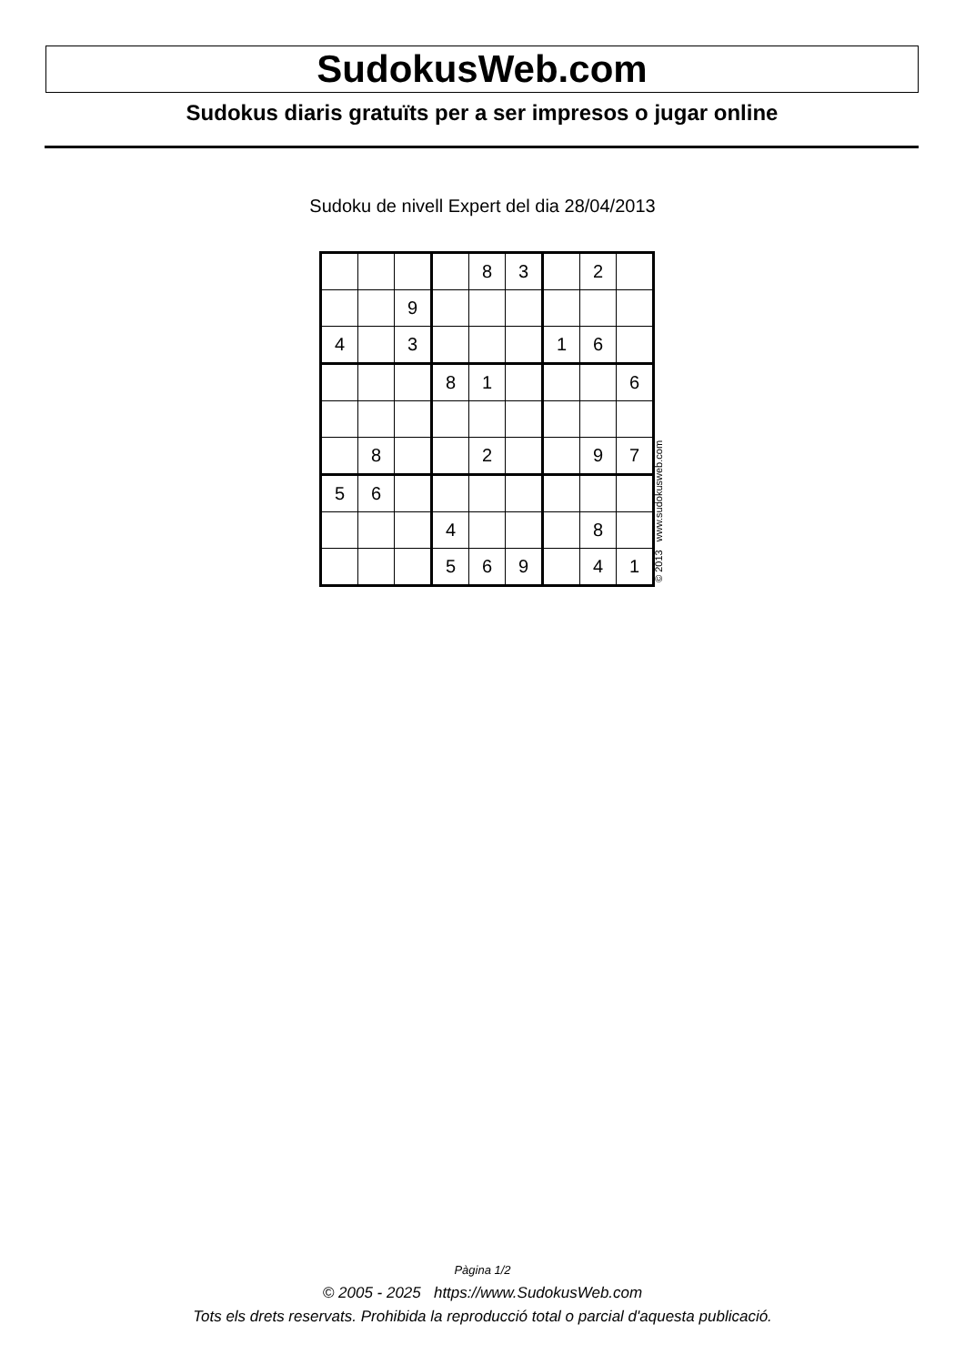SudokusWeb.com
Sudokus diaris gratuïts per a ser impresos o jugar online
Sudoku de nivell Expert del dia 28/04/2013
| | | | | 8 | 3 | | 2 | |
| | | 9 | | | | | | |
| 4 | | 3 | | | | 1 | 6 | |
| | | | 8 | 1 | | | | 6 |
| | 8 | | | 2 | | | 9 | 7 |
| 5 | 6 | | | | | | | |
| | | | 4 | | | | 8 | |
| | | | 5 | 6 | 9 | | 4 | 1 |
© 2013 www.sudokusweb.com
Pàgina 1/2
© 2005 - 2025 https://www.SudokusWeb.com
Tots els drets reservats. Prohibida la reproducció total o parcial d'aquesta publicació.